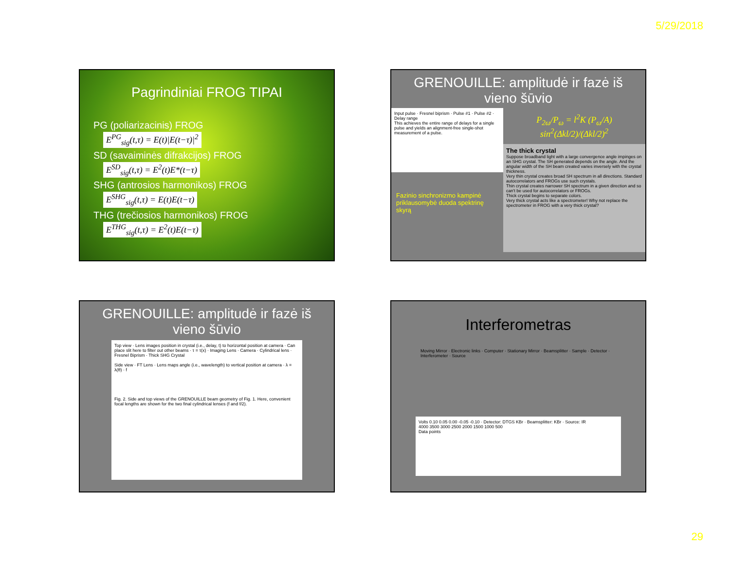5/29/2018
Pagrindiniai FROG TIPAI
PG (poliarizacinis) FROG
E<sup>PG</sup><sub>sig</sub>(t,τ) = E(t)|E(t−τ)|<sup>2</sup>
SD (savaiminės difrakcijos) FROG
E<sup>SD</sup><sub>sig</sub>(t,τ) = E<sup>2</sup>(t)E*(t−τ)
SHG (antrosios harmonikos) FROG
E<sup>SHG</sup><sub>sig</sub>(t,τ) = E(t)E(t−τ)
THG (trečiosios harmonikos) FROG
E<sup>THG</sup><sub>sig</sub>(t,τ) = E<sup>2</sup>(t)E(t−τ)
GRENOUILLE: amplitudė ir fazė iš vieno šūvio
Input pulse · Fresnel biprism · Pulse #1 · Pulse #2 · Delay range
This achieves the entire range of delays for a single pulse and yields an alignment-free single-shot measurement of a pulse.
Fazinio sinchronizmo kampinė priklausomybė duoda spektrinę skyrą
P<sub>2ω</sub>/P<sub>ω</sub> = l<sup>2</sup>K (P<sub>ω</sub>/A) sin<sup>2</sup>(Δkl/2)/(Δkl/2)<sup>2</sup>
The thick crystal
Suppose broadband light with a large convergence angle impinges on an SHG crystal. The SH generated depends on the angle. And the angular width of the SH beam created varies inversely with the crystal thickness.
Very thin crystal creates broad SH spectrum in all directions. Standard autocorrelators and FROGs use such crystals.
Thin crystal creates narrower SH spectrum in a given direction and so can't be used for autocorrelators or FROGs.
Thick crystal begins to separate colors.
Very thick crystal acts like a spectrometer! Why not replace the spectrometer in FROG with a very thick crystal?
GRENOUILLE: amplitudė ir fazė iš vieno šūvio
Top view · Lens images position in crystal (i.e., delay, t) to horizontal position at camera · Can place slit here to filter out other beams · τ = τ(x) · Imaging Lens · Camera · Cylindrical lens · Fresnel Biprism · Thick SHG Crystal
Side view · FT Lens · Lens maps angle (i.e., wavelength) to vertical position at camera · λ = λ(θ) · f
Fig. 2. Side and top views of the GRENOUILLE beam geometry of Fig. 1. Here, convenient focal lengths are shown for the two final cylindrical lenses (f and f/2).
Interferometras
Moving Mirror · Electronic links · Computer · Stationary Mirror · Beamsplitter · Sample · Detector · Interferometer · Source
Volts 0.10 0.05 0.00 -0.05 -0.10 · Detector: DTGS KBr · Beamsplitter: KBr · Source: IR
4000 3500 3000 2500 2000 1500 1000 500
Data points
29